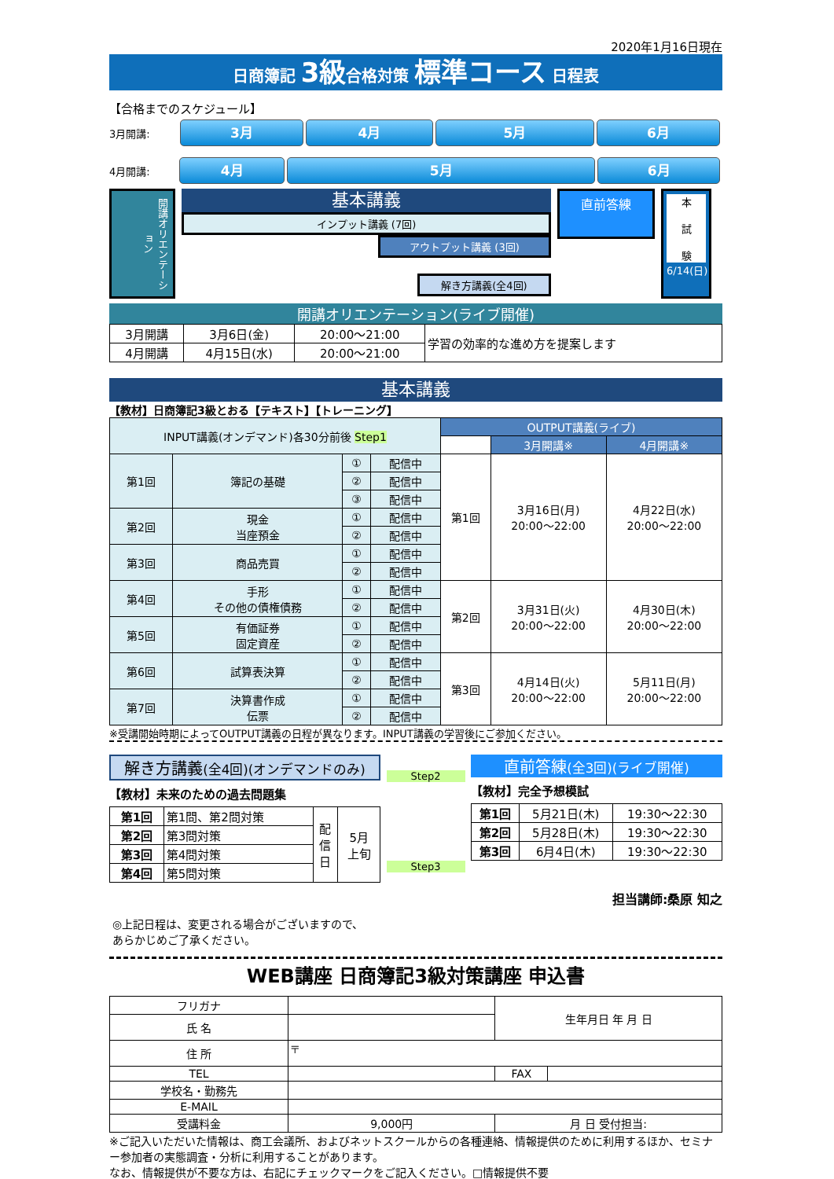2020年1月16日現在
日商簿記 3級合格対策 標準コース 日程表
【合格までのスケジュール】
3月開講:
3月 4月 5月 6月
4月開講:
4月 5月 6月
開講オリエンテーション
基本講義
インプット講義 (7回)
アウトプット講義 (3回)
解き方講義(全4回)
直前答練
本
試
験
6/14(日)
開講オリエンテーション(ライブ開催)
| 3月開講 | 3月6日(金) | 20:00～21:00 | 学習の効率的な進め方を提案します |
| 4月開講 | 4月15日(水) | 20:00～21:00 | |
基本講義
【教材】日商簿記3級とおる【テキスト】【トレーニング】
| INPUT講義(オンデマンド)各30分前後 Step1 | | | | OUTPUT講義(ライブ) | | |
| --- | --- | --- | --- | --- | --- | --- |
| | | | | | 3月開講※ | 4月開講※ |
| 第1回 | 簿記の基礎 | ① | 配信中 | 第1回 | 3月16日(月) 20:00～22:00 | 4月22日(水) 20:00～22:00 |
| | | ② | 配信中 | | | |
| | | ③ | 配信中 | | | |
| 第2回 | 現金 当座預金 | ① | 配信中 | | | |
| | | ② | 配信中 | | | |
| 第3回 | 商品売買 | ① | 配信中 | | | |
| | | ② | 配信中 | | | |
| 第4回 | 手形 その他の債権債務 | ① | 配信中 | 第2回 | 3月31日(火) 20:00～22:00 | 4月30日(木) 20:00～22:00 |
| | | ② | 配信中 | | | |
| 第5回 | 有価証券 固定資産 | ① | 配信中 | | | |
| | | ② | 配信中 | | | |
| 第6回 | 試算表決算 | ① | 配信中 | 第3回 | 4月14日(火) 20:00～22:00 | 5月11日(月) 20:00～22:00 |
| | | ② | 配信中 | | | |
| 第7回 | 決算書作成 伝票 | ① | 配信中 | | | |
| | | ② | 配信中 | | | |
※受講開始時期によってOUTPUT講義の日程が異なります。INPUT講義の学習後にご参加ください。
解き方講義(全4回)(オンデマンドのみ)
【教材】未来のための過去問題集
| 第1回 | 第1問、第2問対策 | 配 信 日 | 5月 上旬 |
| 第2回 | 第3問対策 | | |
| 第3回 | 第4問対策 | | |
| 第4回 | 第5問対策 | | |
Step2
Step3
直前答練(全3回)(ライブ開催)
【教材】完全予想模試
| 第1回 | 5月21日(木) | 19:30～22:30 |
| 第2回 | 5月28日(木) | 19:30～22:30 |
| 第3回 | 6月4日(木) | 19:30～22:30 |
担当講師:桑原 知之
◎上記日程は、変更される場合がございますので、
あらかじめご了承ください。
WEB講座 日商簿記3級対策講座 申込書
| フリガナ | | 生年月日 年 月 日 | |
| 氏 名 | | | |
| 住 所 | 〒 | | |
| TEL | | FAX | |
| 学校名・勤務先 | | | |
| E-MAIL | | | |
| 受講料金 | 9,000円 | 月 日 受付担当: | |
※ご記入いただいた情報は、商工会議所、およびネットスクールからの各種連絡、情報提供のために利用するほか、セミナー参加者の実態調査・分析に利用することがあります。
なお、情報提供が不要な方は、右記にチェックマークをご記入ください。□情報提供不要